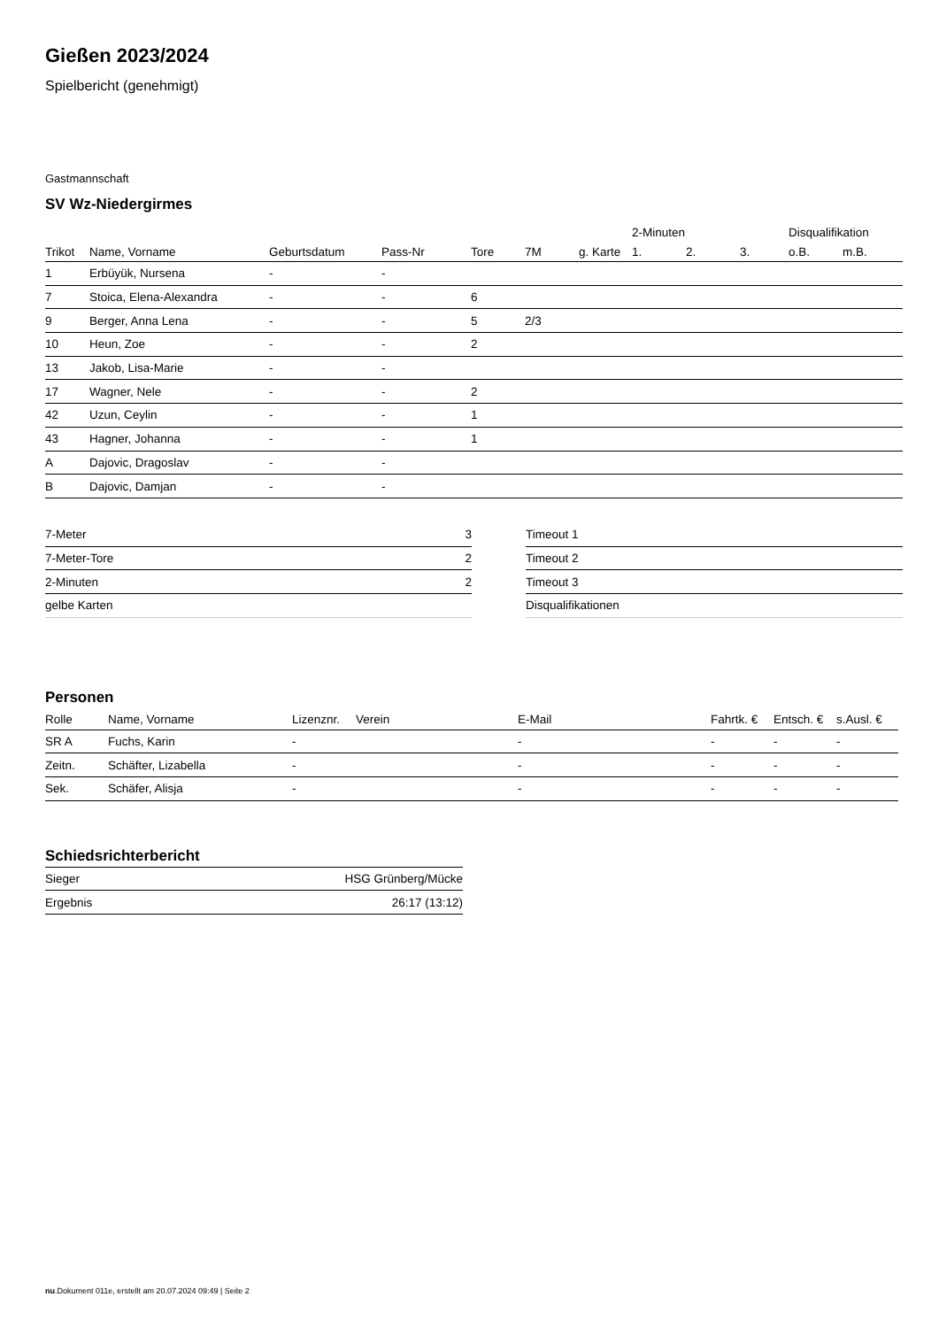Gießen 2023/2024
Spielbericht (genehmigt)
Gastmannschaft
SV Wz-Niedergirmes
| | | | | | | | 2-Minuten | | | Disqualifikation | |
| --- | --- | --- | --- | --- | --- | --- | --- | --- | --- | --- | --- |
| Trikot | Name, Vorname | Geburtsdatum | Pass-Nr | Tore | 7M | g. Karte | 1. | 2. | 3. | o.B. | m.B. |
| 1 | Erbüyük, Nursena | - | - | | | | | | | | |
| 7 | Stoica, Elena-Alexandra | - | - | 6 | | | | | | | |
| 9 | Berger, Anna Lena | - | - | 5 | 2/3 | | | | | | |
| 10 | Heun, Zoe | - | - | 2 | | | | | | | |
| 13 | Jakob, Lisa-Marie | - | - | | | | | | | | |
| 17 | Wagner, Nele | - | - | 2 | | | | | | | |
| 42 | Uzun, Ceylin | - | - | 1 | | | | | | | |
| 43 | Hagner, Johanna | - | - | 1 | | | | | | | |
| A | Dajovic, Dragoslav | - | - | | | | | | | | |
| B | Dajovic, Damjan | - | - | | | | | | | | |
| 7-Meter | 3 |
| 7-Meter-Tore | 2 |
| 2-Minuten | 2 |
| gelbe Karten | |
| Timeout 1 |
| Timeout 2 |
| Timeout 3 |
| Disqualifikationen |
Personen
| Rolle | Name, Vorname | Lizenznr. | Verein | E-Mail | Fahrtk. € | Entsch. € | s.Ausl. € |
| --- | --- | --- | --- | --- | --- | --- | --- |
| SR A | Fuchs, Karin | - | | - | - | - | - |
| Zeitn. | Schäfter, Lizabella | - | | - | - | - | - |
| Sek. | Schäfer, Alisja | - | | - | - | - | - |
Schiedsrichterbericht
| Sieger | HSG Grünberg/Mücke |
| Ergebnis | 26:17 (13:12) |
nu.Dokument 011e, erstellt am 20.07.2024 09:49 | Seite 2